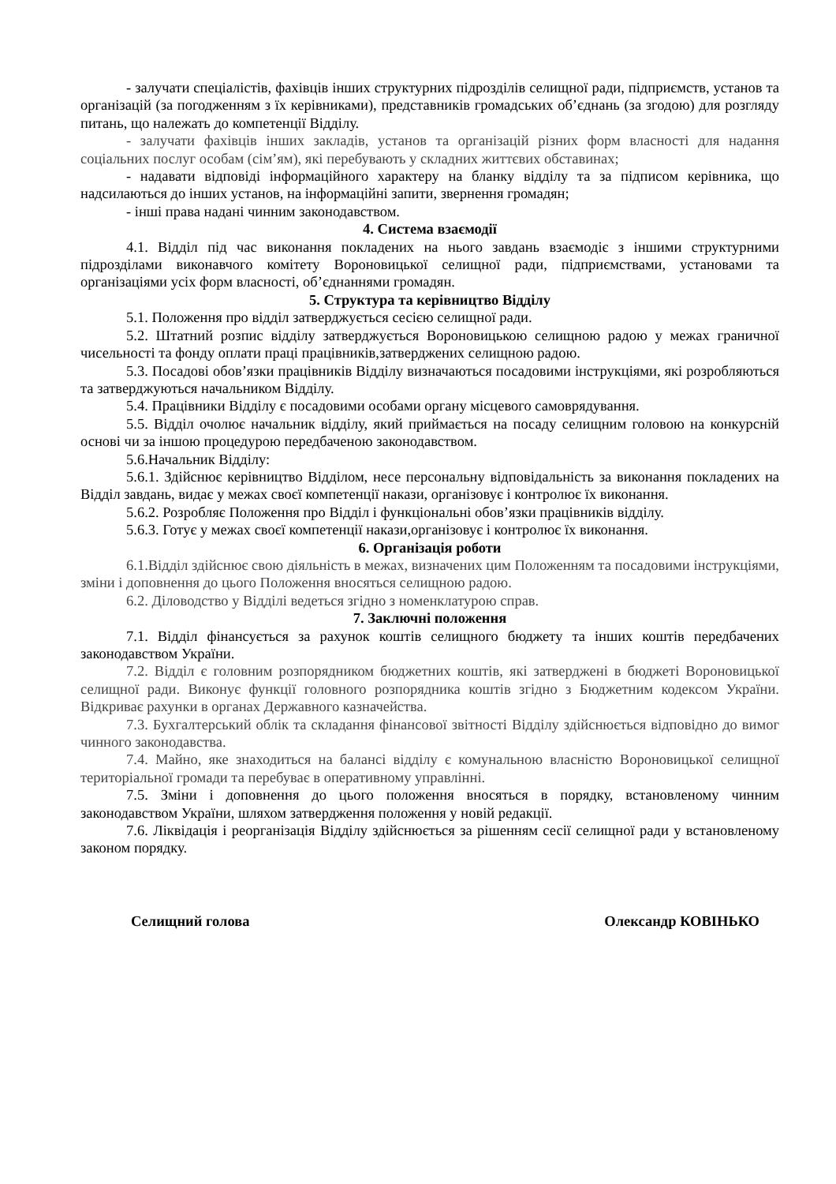- залучати спеціалістів, фахівців інших структурних підрозділів селищної ради, підприємств, установ та організацій (за погодженням з їх керівниками), представників громадських об’єднань (за згодою) для розгляду питань, що належать до компетенції Відділу.
- залучати фахівців інших закладів, установ та організацій різних форм власності для надання соціальних послуг особам (сім’ям), які перебувають у складних життєвих обставинах;
- надавати відповіді інформаційного характеру на бланку відділу та за підписом керівника, що надсилаються до інших установ, на інформаційні запити, звернення громадян;
- інші права надані чинним законодавством.
4. Система взаємодії
4.1. Відділ під час виконання покладених на нього завдань взаємодіє з іншими структурними підрозділами виконавчого комітету Вороновицької селищної ради, підприємствами, установами та організаціями усіх форм власності, об’єднаннями громадян.
5. Структура та керівництво Відділу
5.1. Положення про відділ затверджується сесією селищної ради.
5.2. Штатний розпис відділу затверджується Вороновицькою селищною радою у межах граничної чисельності та фонду оплати праці працівників,затверджених селищною радою.
5.3. Посадові обов’язки працівників Відділу визначаються посадовими інструкціями, які розробляються та затверджуються начальником Відділу.
5.4. Працівники Відділу є посадовими особами органу місцевого самоврядування.
5.5. Відділ очолює начальник відділу, який приймається на посаду селищним головою на конкурсній основі чи за іншою процедурою передбаченою законодавством.
5.6.Начальник Відділу:
5.6.1. Здійснює керівництво Відділом, несе персональну відповідальність за виконання покладених на Відділ завдань, видає у межах своєї компетенції накази, організовує і контролює їх виконання.
5.6.2. Розробляє Положення про Відділ і функціональні обов’язки працівників відділу.
5.6.3. Готує у межах своєї компетенції накази,організовує і контролює їх виконання.
6. Організація роботи
6.1.Відділ здійснює свою діяльність в межах, визначених цим Положенням та посадовими інструкціями, зміни і доповнення до цього Положення вносяться селищною радою.
6.2. Діловодство у Відділі ведеться згідно з номенклатурою справ.
7. Заключні положення
7.1. Відділ фінансується за рахунок коштів селищного бюджету та інших коштів передбачених законодавством України.
7.2. Відділ є головним розпорядником бюджетних коштів, які затверджені в бюджеті Вороновицької селищної ради. Виконує функції головного розпорядника коштів згідно з Бюджетним кодексом України. Відкриває рахунки в органах Державного казначейства.
7.3. Бухгалтерський облік та складання фінансової звітності Відділу здійснюється відповідно до вимог чинного законодавства.
7.4. Майно, яке знаходиться на балансі відділу є комунальною власністю Вороновицької селищної територіальної громади та перебуває в оперативному управлінні.
7.5. Зміни і доповнення до цього положення вносяться в порядку, встановленому чинним законодавством України, шляхом затвердження положення у новій редакції.
7.6. Ліквідація і реорганізація Відділу здійснюється за рішенням сесії селищної ради у встановленому законом порядку.
Селищний голова Олександр КОВІНЬКО